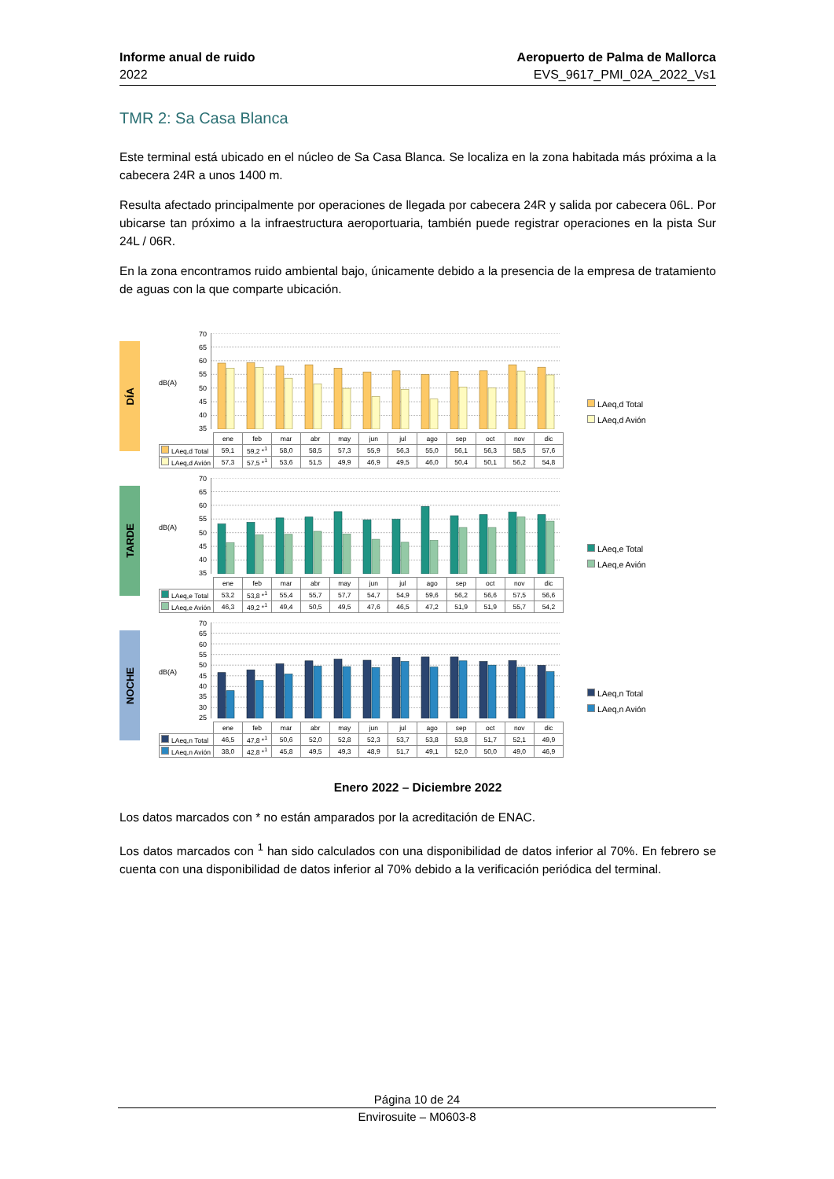Informe anual de ruido
2022
Aeropuerto de Palma de Mallorca
EVS_9617_PMI_02A_2022_Vs1
TMR 2: Sa Casa Blanca
Este terminal está ubicado en el núcleo de Sa Casa Blanca. Se localiza en la zona habitada más próxima a la cabecera 24R a unos 1400 m.
Resulta afectado principalmente por operaciones de llegada por cabecera 24R y salida por cabecera 06L. Por ubicarse tan próximo a la infraestructura aeroportuaria, también puede registrar operaciones en la pista Sur 24L / 06R.
En la zona encontramos ruido ambiental bajo, únicamente debido a la presencia de la empresa de tratamiento de aguas con la que comparte ubicación.
DÍA
dB(A)
70
65
60
55
50
45
40
35
| | ene | feb | mar | abr | may | jun | jul | ago | sep | oct | nov | dic |
| --- | --- | --- | --- | --- | --- | --- | --- | --- | --- | --- | --- | --- |
| LAeq,d Total | 59,1 | 59,2 *<sup>1</sup> | 58,0 | 58,5 | 57,3 | 55,9 | 56,3 | 55,0 | 56,1 | 56,3 | 58,5 | 57,6 |
| LAeq,d Avión | 57,3 | 57,5 *<sup>1</sup> | 53,6 | 51,5 | 49,9 | 46,9 | 49,5 | 46,0 | 50,4 | 50,1 | 56,2 | 54,8 |
LAeq,d Total
LAeq,d Avión
TARDE
dB(A)
70
65
60
55
50
45
40
35
| | ene | feb | mar | abr | may | jun | jul | ago | sep | oct | nov | dic |
| --- | --- | --- | --- | --- | --- | --- | --- | --- | --- | --- | --- | --- |
| LAeq,e Total | 53,2 | 53,8 *<sup>1</sup> | 55,4 | 55,7 | 57,7 | 54,7 | 54,9 | 59,6 | 56,2 | 56,6 | 57,5 | 56,6 |
| LAeq,e Avión | 46,3 | 49,2 *<sup>1</sup> | 49,4 | 50,5 | 49,5 | 47,6 | 46,5 | 47,2 | 51,9 | 51,9 | 55,7 | 54,2 |
LAeq,e Total
LAeq,e Avión
NOCHE
dB(A)
70
65
60
55
50
45
40
35
30
25
| | ene | feb | mar | abr | may | jun | jul | ago | sep | oct | nov | dic |
| --- | --- | --- | --- | --- | --- | --- | --- | --- | --- | --- | --- | --- |
| LAeq,n Total | 46,5 | 47,8 *<sup>1</sup> | 50,6 | 52,0 | 52,8 | 52,3 | 53,7 | 53,8 | 53,8 | 51,7 | 52,1 | 49,9 |
| LAeq,n Avión | 38,0 | 42,8 *<sup>1</sup> | 45,8 | 49,5 | 49,3 | 48,9 | 51,7 | 49,1 | 52,0 | 50,0 | 49,0 | 46,9 |
LAeq,n Total
LAeq,n Avión
Enero 2022 – Diciembre 2022
Los datos marcados con * no están amparados por la acreditación de ENAC.
Los datos marcados con <sup>1</sup> han sido calculados con una disponibilidad de datos inferior al 70%. En febrero se cuenta con una disponibilidad de datos inferior al 70% debido a la verificación periódica del terminal.
Página 10 de 24
Envirosuite – M0603-8